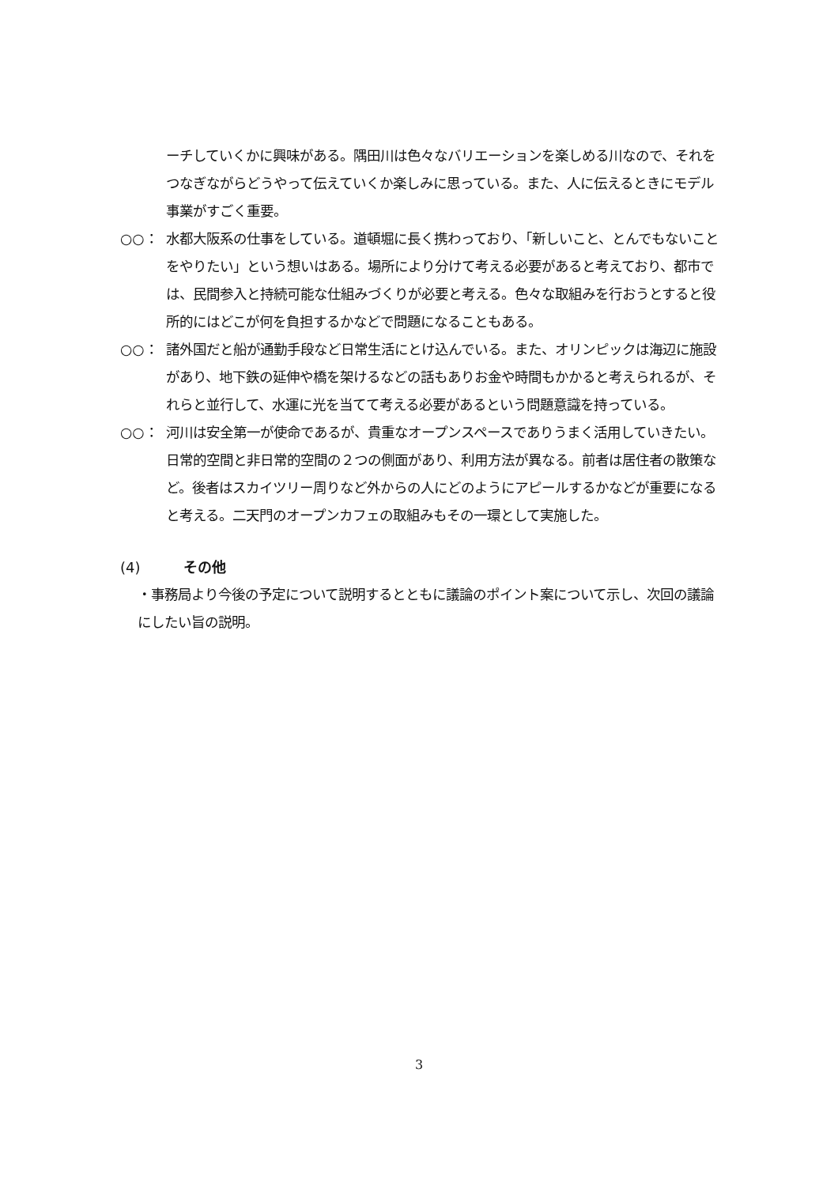ーチしていくかに興味がある。隅田川は色々なバリエーションを楽しめる川なので、それをつなぎながらどうやって伝えていくか楽しみに思っている。また、人に伝えるときにモデル事業がすごく重要。
○○： 水都大阪系の仕事をしている。道頓堀に長く携わっており、「新しいこと、とんでもないことをやりたい」という想いはある。場所により分けて考える必要があると考えており、都市では、民間参入と持続可能な仕組みづくりが必要と考える。色々な取組みを行おうとすると役所的にはどこが何を負担するかなどで問題になることもある。
○○： 諸外国だと船が通勤手段など日常生活にとけ込んでいる。また、オリンピックは海辺に施設があり、地下鉄の延伸や橋を架けるなどの話もありお金や時間もかかると考えられるが、それらと並行して、水運に光を当てて考える必要があるという問題意識を持っている。
○○： 河川は安全第一が使命であるが、貴重なオープンスペースでありうまく活用していきたい。日常的空間と非日常的空間の２つの側面があり、利用方法が異なる。前者は居住者の散策など。後者はスカイツリー周りなど外からの人にどのようにアピールするかなどが重要になると考える。二天門のオープンカフェの取組みもその一環として実施した。
(4) その他
・事務局より今後の予定について説明するとともに議論のポイント案について示し、次回の議論にしたい旨の説明。
3